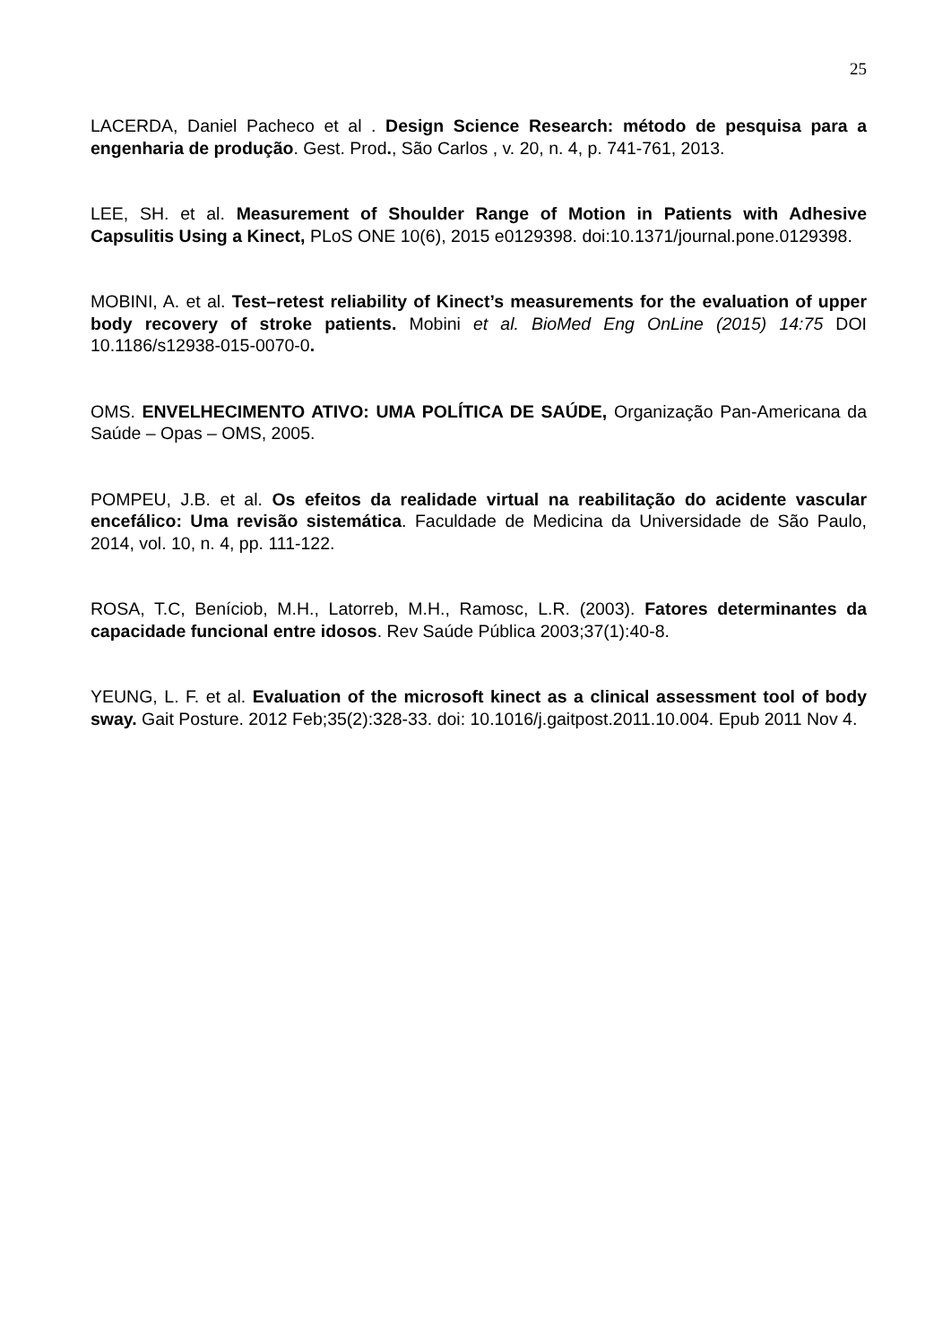25
LACERDA, Daniel Pacheco et al . Design Science Research: método de pesquisa para a engenharia de produção. Gest. Prod., São Carlos , v. 20, n. 4, p. 741-761, 2013.
LEE, SH. et al. Measurement of Shoulder Range of Motion in Patients with Adhesive Capsulitis Using a Kinect, PLoS ONE 10(6), 2015 e0129398. doi:10.1371/journal.pone.0129398.
MOBINI, A. et al. Test–retest reliability of Kinect’s measurements for the evaluation of upper body recovery of stroke patients. Mobini et al. BioMed Eng OnLine (2015) 14:75 DOI 10.1186/s12938-015-0070-0.
OMS. ENVELHECIMENTO ATIVO: UMA POLÍTICA DE SAÚDE, Organização Pan-Americana da Saúde – Opas – OMS, 2005.
POMPEU, J.B. et al. Os efeitos da realidade virtual na reabilitação do acidente vascular encefálico: Uma revisão sistemática. Faculdade de Medicina da Universidade de São Paulo, 2014, vol. 10, n. 4, pp. 111-122.
ROSA, T.C, Beníciob, M.H., Latorreb, M.H., Ramosc, L.R. (2003). Fatores determinantes da capacidade funcional entre idosos. Rev Saúde Pública 2003;37(1):40-8.
YEUNG, L. F. et al. Evaluation of the microsoft kinect as a clinical assessment tool of body sway. Gait Posture. 2012 Feb;35(2):328-33. doi: 10.1016/j.gaitpost.2011.10.004. Epub 2011 Nov 4.